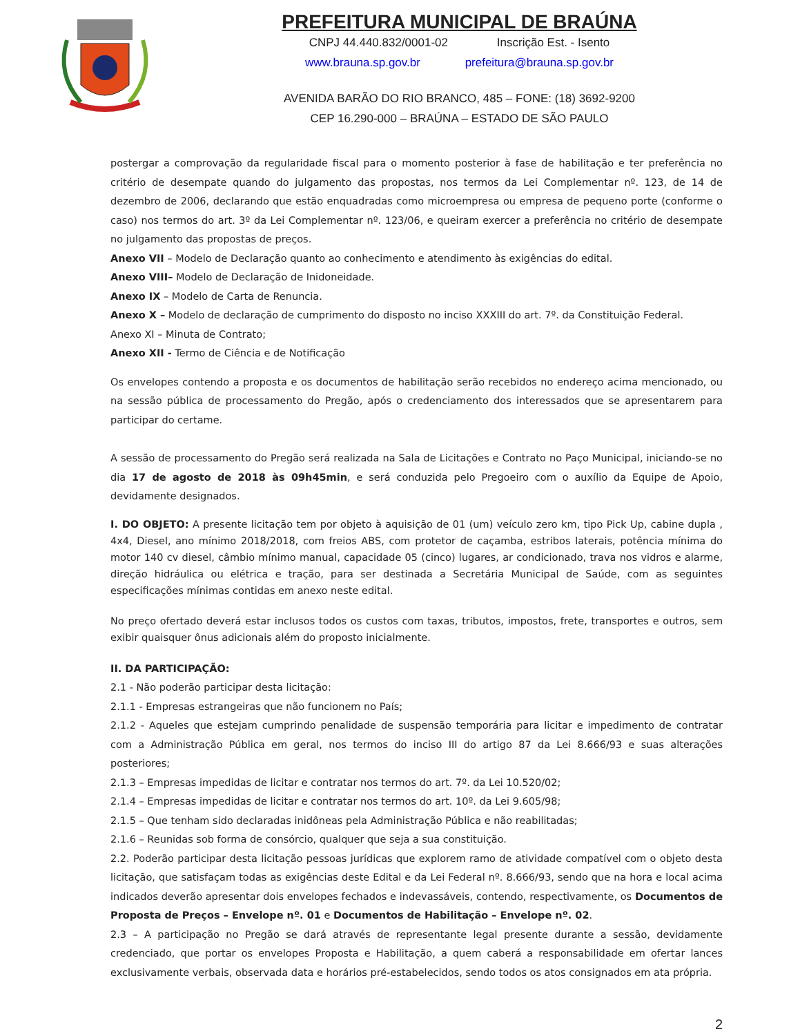PREFEITURA MUNICIPAL DE BRAÚNA
CNPJ 44.440.832/0001-02 Inscrição Est. - Isento
www.brauna.sp.gov.br prefeitura@brauna.sp.gov.br
AVENIDA BARÃO DO RIO BRANCO, 485 – FONE: (18) 3692-9200
CEP 16.290-000 – BRAÚNA – ESTADO DE SÃO PAULO
postergar a comprovação da regularidade fiscal para o momento posterior à fase de habilitação e ter preferência no critério de desempate quando do julgamento das propostas, nos termos da Lei Complementar nº. 123, de 14 de dezembro de 2006, declarando que estão enquadradas como microempresa ou empresa de pequeno porte (conforme o caso) nos termos do art. 3º da Lei Complementar nº. 123/06, e queiram exercer a preferência no critério de desempate no julgamento das propostas de preços.
Anexo VII – Modelo de Declaração quanto ao conhecimento e atendimento às exigências do edital.
Anexo VIII– Modelo de Declaração de Inidoneidade.
Anexo IX – Modelo de Carta de Renuncia.
Anexo X – Modelo de declaração de cumprimento do disposto no inciso XXXIII do art. 7º. da Constituição Federal.
Anexo XI – Minuta de Contrato;
Anexo XII - Termo de Ciência e de Notificação
Os envelopes contendo a proposta e os documentos de habilitação serão recebidos no endereço acima mencionado, ou na sessão pública de processamento do Pregão, após o credenciamento dos interessados que se apresentarem para participar do certame.
A sessão de processamento do Pregão será realizada na Sala de Licitações e Contrato no Paço Municipal, iniciando-se no dia 17 de agosto de 2018 às 09h45min, e será conduzida pelo Pregoeiro com o auxílio da Equipe de Apoio, devidamente designados.
I. DO OBJETO: A presente licitação tem por objeto à aquisição de 01 (um) veículo zero km, tipo Pick Up, cabine dupla , 4x4, Diesel, ano mínimo 2018/2018, com freios ABS, com protetor de caçamba, estribos laterais, potência mínima do motor 140 cv diesel, câmbio mínimo manual, capacidade 05 (cinco) lugares, ar condicionado, trava nos vidros e alarme, direção hidráulica ou elétrica e tração, para ser destinada a Secretária Municipal de Saúde, com as seguintes especificações mínimas contidas em anexo neste edital.
No preço ofertado deverá estar inclusos todos os custos com taxas, tributos, impostos, frete, transportes e outros, sem exibir quaisquer ônus adicionais além do proposto inicialmente.
II. DA PARTICIPAÇÃO:
2.1 - Não poderão participar desta licitação:
2.1.1 - Empresas estrangeiras que não funcionem no País;
2.1.2 - Aqueles que estejam cumprindo penalidade de suspensão temporária para licitar e impedimento de contratar com a Administração Pública em geral, nos termos do inciso III do artigo 87 da Lei 8.666/93 e suas alterações posteriores;
2.1.3 – Empresas impedidas de licitar e contratar nos termos do art. 7º. da Lei 10.520/02;
2.1.4 – Empresas impedidas de licitar e contratar nos termos do art. 10º. da Lei 9.605/98;
2.1.5 – Que tenham sido declaradas inidôneas pela Administração Pública e não reabilitadas;
2.1.6 – Reunidas sob forma de consórcio, qualquer que seja a sua constituição.
2.2. Poderão participar desta licitação pessoas jurídicas que explorem ramo de atividade compatível com o objeto desta licitação, que satisfaçam todas as exigências deste Edital e da Lei Federal nº. 8.666/93, sendo que na hora e local acima indicados deverão apresentar dois envelopes fechados e indevassáveis, contendo, respectivamente, os Documentos de Proposta de Preços – Envelope nº. 01 e Documentos de Habilitação – Envelope nº. 02.
2.3 – A participação no Pregão se dará através de representante legal presente durante a sessão, devidamente credenciado, que portar os envelopes Proposta e Habilitação, a quem caberá a responsabilidade em ofertar lances exclusivamente verbais, observada data e horários pré-estabelecidos, sendo todos os atos consignados em ata própria.
2